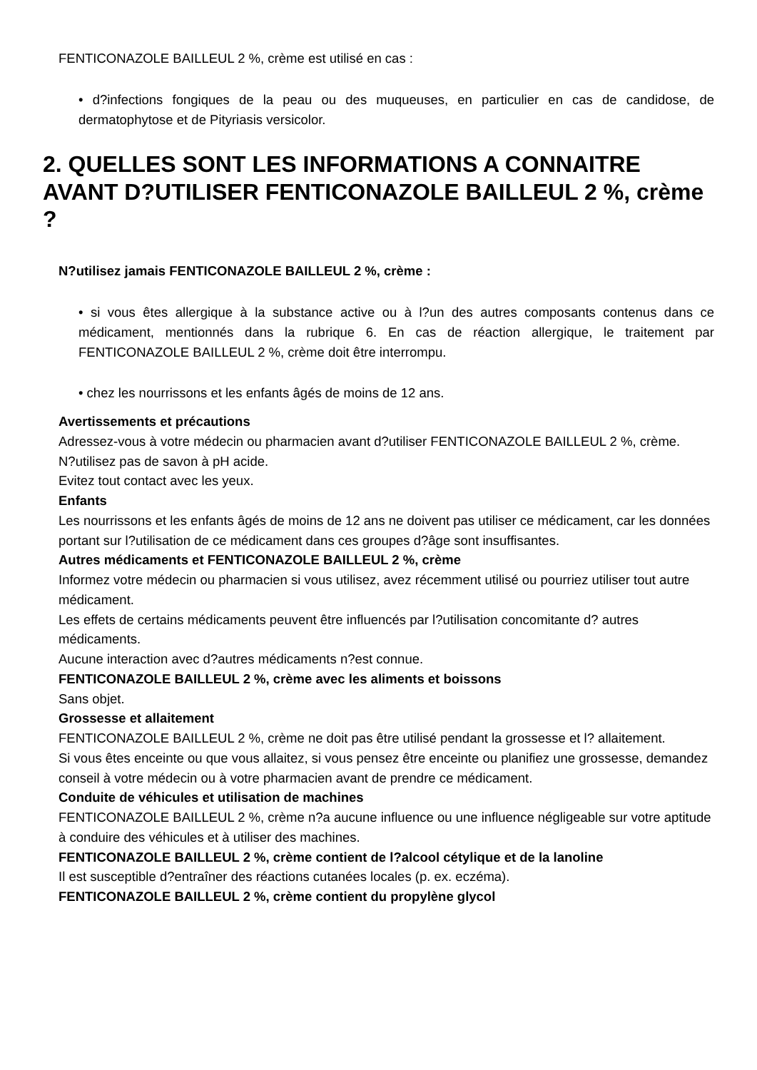FENTICONAZOLE BAILLEUL 2 %, crème est utilisé en cas :
• d?infections fongiques de la peau ou des muqueuses, en particulier en cas de candidose, de dermatophytose et de Pityriasis versicolor.
2. QUELLES SONT LES INFORMATIONS A CONNAITRE AVANT D?UTILISER FENTICONAZOLE BAILLEUL 2 %, crème ?
N?utilisez jamais FENTICONAZOLE BAILLEUL 2 %, crème :
• si vous êtes allergique à la substance active ou à l?un des autres composants contenus dans ce médicament, mentionnés dans la rubrique 6. En cas de réaction allergique, le traitement par FENTICONAZOLE BAILLEUL 2 %, crème doit être interrompu.
• chez les nourrissons et les enfants âgés de moins de 12 ans.
Avertissements et précautions
Adressez-vous à votre médecin ou pharmacien avant d?utiliser FENTICONAZOLE BAILLEUL 2 %, crème.
N?utilisez pas de savon à pH acide.
Evitez tout contact avec les yeux.
Enfants
Les nourrissons et les enfants âgés de moins de 12 ans ne doivent pas utiliser ce médicament, car les données portant sur l?utilisation de ce médicament dans ces groupes d?âge sont insuffisantes.
Autres médicaments et FENTICONAZOLE BAILLEUL 2 %, crème
Informez votre médecin ou pharmacien si vous utilisez, avez récemment utilisé ou pourriez utiliser tout autre médicament.
Les effets de certains médicaments peuvent être influencés par l?utilisation concomitante d? autres médicaments.
Aucune interaction avec d?autres médicaments n?est connue.
FENTICONAZOLE BAILLEUL 2 %, crème avec les aliments et boissons
Sans objet.
Grossesse et allaitement
FENTICONAZOLE BAILLEUL 2 %, crème ne doit pas être utilisé pendant la grossesse et l? allaitement.
Si vous êtes enceinte ou que vous allaitez, si vous pensez être enceinte ou planifiez une grossesse, demandez conseil à votre médecin ou à votre pharmacien avant de prendre ce médicament.
Conduite de véhicules et utilisation de machines
FENTICONAZOLE BAILLEUL 2 %, crème n?a aucune influence ou une influence négligeable sur votre aptitude à conduire des véhicules et à utiliser des machines.
FENTICONAZOLE BAILLEUL 2 %, crème contient de l?alcool cétylique et de la lanoline
Il est susceptible d?entraîner des réactions cutanées locales (p. ex. eczéma).
FENTICONAZOLE BAILLEUL 2 %, crème contient du propylène glycol